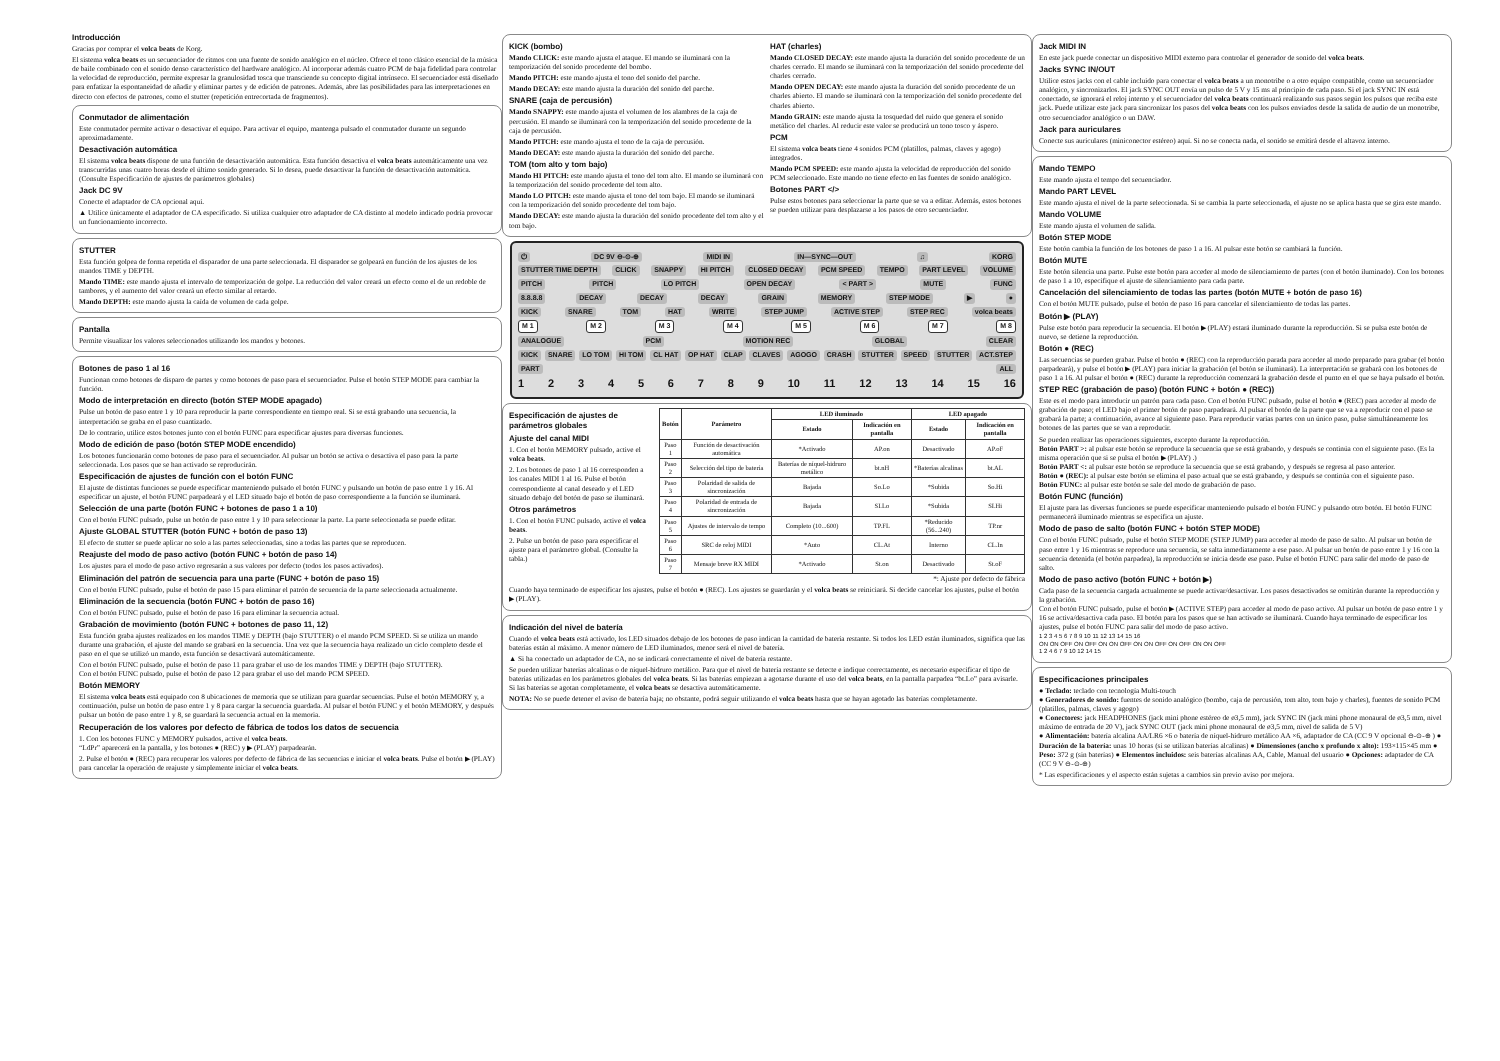Introducción
Gracias por comprar el volca beats de Korg.
El sistema volca beats es un secuenciador de ritmos con una fuente de sonido analógico en el núcleo. Ofrece el tono clásico esencial de la música de baile combinado con el sonido denso característico del hardware analógico. Al incorporar además cuatro PCM de baja fidelidad para controlar la velocidad de reproducción, permite expresar la granulosidad tosca que transciende su concepto digital intrínseco. El secuenciador está diseñado para enfatizar la espontaneidad de añadir y eliminar partes y de edición de patrones. Además, abre las posibilidades para las interpretaciones en directo con efectos de patrones, como el stutter (repetición entrecortada de fragmentos).
Conmutador de alimentación
Este conmutador permite activar o desactivar el equipo. Para activar el equipo, mantenga pulsado el conmutador durante un segundo aproximadamente.
Desactivación automática
El sistema volca beats dispone de una función de desactivación automática. Esta función desactiva el volca beats automáticamente una vez transcurridas unas cuatro horas desde el último sonido generado. Si lo desea, puede desactivar la función de desactivación automática. (Consulte Especificación de ajustes de parámetros globales)
Jack DC 9V
Conecte el adaptador de CA opcional aquí.
▲ Utilice únicamente el adaptador de CA especificado. Si utiliza cualquier otro adaptador de CA distinto al modelo indicado podría provocar un funcionamiento incorrecto.
STUTTER
Esta función golpea de forma repetida el disparador de una parte seleccionada. El disparador se golpeará en función de los ajustes de los mandos TIME y DEPTH.
Mando TIME: este mando ajusta el intervalo de temporización de golpe. La reducción del valor creará un efecto como el de un redoble de tambores, y el aumento del valor creará un efecto similar al retardo.
Mando DEPTH: este mando ajusta la caída de volumen de cada golpe.
Pantalla
Permite visualizar los valores seleccionados utilizando los mandos y botones.
Botones de paso 1 al 16
Funcionan como botones de disparo de partes y como botones de paso para el secuenciador. Pulse el botón STEP MODE para cambiar la función.
Modo de interpretación en directo (botón STEP MODE apagado)
Pulse un botón de paso entre 1 y 10 para reproducir la parte correspondiente en tiempo real. Si se está grabando una secuencia, la interpretación se graba en el paso cuantizado.
De lo contrario, utilice estos botones junto con el botón FUNC para especificar ajustes para diversas funciones.
Modo de edición de paso (botón STEP MODE encendido)
Los botones funcionarán como botones de paso para el secuenciador. Al pulsar un botón se activa o desactiva el paso para la parte seleccionada. Los pasos que se han activado se reproducirán.
Especificación de ajustes de función con el botón FUNC
El ajuste de distintas funciones se puede especificar manteniendo pulsado el botón FUNC y pulsando un botón de paso entre 1 y 16. Al especificar un ajuste, el botón FUNC parpadeará y el LED situado bajo el botón de paso correspondiente a la función se iluminará.
Selección de una parte (botón FUNC + botones de paso 1 a 10)
Con el botón FUNC pulsado, pulse un botón de paso entre 1 y 10 para seleccionar la parte. La parte seleccionada se puede editar.
Ajuste GLOBAL STUTTER (botón FUNC + botón de paso 13)
El efecto de stutter se puede aplicar no solo a las partes seleccionadas, sino a todas las partes que se reproducen.
Reajuste del modo de paso activo (botón FUNC + botón de paso 14)
Los ajustes para el modo de paso activo regresarán a sus valores por defecto (todos los pasos activados).
Eliminación del patrón de secuencia para una parte (FUNC + botón de paso 15)
Con el botón FUNC pulsado, pulse el botón de paso 15 para eliminar el patrón de secuencia de la parte seleccionada actualmente.
Eliminación de la secuencia (botón FUNC + botón de paso 16)
Con el botón FUNC pulsado, pulse el botón de paso 16 para eliminar la secuencia actual.
Grabación de movimiento (botón FUNC + botones de paso 11, 12)
Esta función graba ajustes realizados en los mandos TIME y DEPTH (bajo STUTTER) o el mando PCM SPEED. Si se utiliza un mando durante una grabación, el ajuste del mando se grabará en la secuencia. Una vez que la secuencia haya realizado un ciclo completo desde el paso en el que se utilizó un mando, esta función se desactivará automáticamente.
Con el botón FUNC pulsado, pulse el botón de paso 11 para grabar el uso de los mandos TIME y DEPTH (bajo STUTTER).
Con el botón FUNC pulsado, pulse el botón de paso 12 para grabar el uso del mando PCM SPEED.
Botón MEMORY
El sistema volca beats está equipado con 8 ubicaciones de memoria que se utilizan para guardar secuencias. Pulse el botón MEMORY y, a continuación, pulse un botón de paso entre 1 y 8 para cargar la secuencia guardada. Al pulsar el botón FUNC y el botón MEMORY, y después pulsar un botón de paso entre 1 y 8, se guardará la secuencia actual en la memoria.
Recuperación de los valores por defecto de fábrica de todos los datos de secuencia
1. Con los botones FUNC y MEMORY pulsados, active el volca beats.
“LdPr” aparecerá en la pantalla, y los botones ● (REC) y ▶ (PLAY) parpadearán.
2. Pulse el botón ● (REC) para recuperar los valores por defecto de fábrica de las secuencias e iniciar el volca beats. Pulse el botón ▶ (PLAY) para cancelar la operación de reajuste y simplemente iniciar el volca beats.
KICK (bombo)
Mando CLICK: este mando ajusta el ataque. El mando se iluminará con la temporización del sonido procedente del bombo.
Mando PITCH: este mando ajusta el tono del sonido del parche.
Mando DECAY: este mando ajusta la duración del sonido del parche.
SNARE (caja de percusión)
Mando SNAPPY: este mando ajusta el volumen de los alambres de la caja de percusión. El mando se iluminará con la temporización del sonido procedente de la caja de percusión.
Mando PITCH: este mando ajusta el tono de la caja de percusión.
Mando DECAY: este mando ajusta la duración del sonido del parche.
TOM (tom alto y tom bajo)
Mando HI PITCH: este mando ajusta el tono del tom alto. El mando se iluminará con la temporización del sonido procedente del tom alto.
Mando LO PITCH: este mando ajusta el tono del tom bajo. El mando se iluminará con la temporización del sonido procedente del tom bajo.
Mando DECAY: este mando ajusta la duración del sonido procedente del tom alto y el tom bajo.
HAT (charles)
Mando CLOSED DECAY: este mando ajusta la duración del sonido procedente de un charles cerrado. El mando se iluminará con la temporización del sonido procedente del charles cerrado.
Mando OPEN DECAY: este mando ajusta la duración del sonido procedente de un charles abierto. El mando se iluminará con la temporización del sonido procedente del charles abierto.
Mando GRAIN: este mando ajusta la tosquedad del ruido que genera el sonido metálico del charles. Al reducir este valor se producirá un tono tosco y áspero.
PCM
El sistema volca beats tiene 4 sonidos PCM (platillos, palmas, claves y agogo) integrados.
Mando PCM SPEED: este mando ajusta la velocidad de reproducción del sonido PCM seleccionado. Este mando no tiene efecto en las fuentes de sonido analógico.
Botones PART </>
Pulse estos botones para seleccionar la parte que se va a editar. Además, estos botones se pueden utilizar para desplazarse a los pasos de otro secuenciador.
⏻ DC 9V ⊖-⊙-⊕ MIDI IN IN—SYNC—OUT ♫ KORG
STUTTER TIME DEPTH CLICK SNAPPY HI PITCH CLOSED DECAY PCM SPEED TEMPO PART LEVEL VOLUME
PITCH PITCH LO PITCH OPEN DECAY < PART > MUTE FUNC
8.8.8.8 DECAY DECAY DECAY GRAIN MEMORY STEP MODE ▶ ●
KICK SNARE TOM HAT WRITE STEP JUMP ACTIVE STEP STEP REC volca beats
M 1 M 2 M 3 M 4 M 5 M 6 M 7 M 8
ANALOGUE PCM MOTION REC GLOBAL CLEAR
KICK SNARE LO TOM HI TOM CL HAT OP HAT CLAP CLAVES AGOGO CRASH STUTTER SPEED STUTTER ACT.STEP PART ALL
123456789 10 11 12 13 14 15 16
Especificación de ajustes de parámetros globales
Ajuste del canal MIDI
1. Con el botón MEMORY pulsado, active el volca beats.
2. Los botones de paso 1 al 16 corresponden a los canales MIDI 1 al 16. Pulse el botón correspondiente al canal deseado y el LED situado debajo del botón de paso se iluminará.
Otros parámetros
1. Con el botón FUNC pulsado, active el volca beats.
2. Pulse un botón de paso para especificar el ajuste para el parámetro global. (Consulte la tabla.)
| Botón | Parámetro | LED iluminado | | LED apagado | |
| --- | --- | --- | --- | --- | --- |
| | | Estado | Indicación en pantalla | Estado | Indicación en pantalla |
| Paso 1 | Función de desactivación automática | *Activado | AP.on | Desactivado | AP.oF |
| Paso 2 | Selección del tipo de batería | Baterías de níquel-hidruro metálico | bt.nH | *Baterías alcalinas | bt.AL |
| Paso 3 | Polaridad de salida de sincronización | Bajada | So.Lo | *Subida | So.Hi |
| Paso 4 | Polaridad de entrada de sincronización | Bajada | SI.Lo | *Subida | SI.Hi |
| Paso 5 | Ajustes de intervalo de tempo | Completo (10...600) | TP.FL | *Reducido (56...240) | TP.nr |
| Paso 6 | SRC de reloj MIDI | *Auto | CL.At | Interno | CL.In |
| Paso 7 | Mensaje breve RX MIDI | *Activado | St.on | Desactivado | St.oF |
*: Ajuste por defecto de fábrica
Cuando haya terminado de especificar los ajustes, pulse el botón ● (REC). Los ajustes se guardarán y el volca beats se reiniciará. Si decide cancelar los ajustes, pulse el botón ▶ (PLAY).
Indicación del nivel de batería
Cuando el volca beats está activado, los LED situados debajo de los botones de paso indican la cantidad de batería restante. Si todos los LED están iluminados, significa que las baterías están al máximo. A menor número de LED iluminados, menor será el nivel de batería.
▲ Si ha conectado un adaptador de CA, no se indicará correctamente el nivel de batería restante.
Se pueden utilizar baterías alcalinas o de níquel-hidruro metálico. Para que el nivel de batería restante se detecte e indique correctamente, es necesario especificar el tipo de baterías utilizadas en los parámetros globales del volca beats. Si las baterías empiezan a agotarse durante el uso del volca beats, en la pantalla parpadea “bt.Lo” para avisarle. Si las baterías se agotan completamente, el volca beats se desactiva automáticamente.
NOTA: No se puede detener el aviso de batería baja; no obstante, podrá seguir utilizando el volca beats hasta que se hayan agotado las baterías completamente.
Jack MIDI IN
En este jack puede conectar un dispositivo MIDI externo para controlar el generador de sonido del volca beats.
Jacks SYNC IN/OUT
Utilice estos jacks con el cable incluido para conectar el volca beats a un monotribe o a otro equipo compatible, como un secuenciador analógico, y sincronizarlos. El jack SYNC OUT envía un pulso de 5 V y 15 ms al principio de cada paso. Si el jack SYNC IN está conectado, se ignorará el reloj interno y el secuenciador del volca beats continuará realizando sus pasos según los pulsos que reciba este jack. Puede utilizar este jack para sincronizar los pasos del volca beats con los pulsos enviados desde la salida de audio de un monotribe, otro secuenciador analógico o un DAW.
Jack para auriculares
Conecte sus auriculares (miniconector estéreo) aquí. Si no se conecta nada, el sonido se emitirá desde el altavoz interno.
Mando TEMPO
Este mando ajusta el tempo del secuenciador.
Mando PART LEVEL
Este mando ajusta el nivel de la parte seleccionada. Si se cambia la parte seleccionada, el ajuste no se aplica hasta que se gira este mando.
Mando VOLUME
Este mando ajusta el volumen de salida.
Botón STEP MODE
Este botón cambia la función de los botones de paso 1 a 16. Al pulsar este botón se cambiará la función.
Botón MUTE
Este botón silencia una parte. Pulse este botón para acceder al modo de silenciamiento de partes (con el botón iluminado). Con los botones de paso 1 a 10, especifique el ajuste de silenciamiento para cada parte.
Cancelación del silenciamiento de todas las partes (botón MUTE + botón de paso 16)
Con el botón MUTE pulsado, pulse el botón de paso 16 para cancelar el silenciamiento de todas las partes.
Botón ▶ (PLAY)
Pulse este botón para reproducir la secuencia. El botón ▶ (PLAY) estará iluminado durante la reproducción. Si se pulsa este botón de nuevo, se detiene la reproducción.
Botón ● (REC)
Las secuencias se pueden grabar. Pulse el botón ● (REC) con la reproducción parada para acceder al modo preparado para grabar (el botón parpadeará), y pulse el botón ▶ (PLAY) para iniciar la grabación (el botón se iluminará). La interpretación se grabará con los botones de paso 1 a 16. Al pulsar el botón ● (REC) durante la reproducción comenzará la grabación desde el punto en el que se haya pulsado el botón.
STEP REC (grabación de paso) (botón FUNC + botón ● (REC))
Este es el modo para introducir un patrón para cada paso. Con el botón FUNC pulsado, pulse el botón ● (REC) para acceder al modo de grabación de paso; el LED bajo el primer botón de paso parpadeará. Al pulsar el botón de la parte que se va a reproducir con el paso se grabará la parte; a continuación, avance al siguiente paso. Para reproducir varias partes con un único paso, pulse simultáneamente los botones de las partes que se van a reproducir.
Se pueden realizar las operaciones siguientes, excepto durante la reproducción.
Botón PART >: al pulsar este botón se reproduce la secuencia que se está grabando, y después se continúa con el siguiente paso. (Es la misma operación que si se pulsa el botón ▶ (PLAY) .)
Botón PART <: al pulsar este botón se reproduce la secuencia que se está grabando, y después se regresa al paso anterior.
Botón ● (REC): al pulsar este botón se elimina el paso actual que se está grabando, y después se continúa con el siguiente paso.
Botón FUNC: al pulsar este botón se sale del modo de grabación de paso.
Botón FUNC (función)
El ajuste para las diversas funciones se puede especificar manteniendo pulsado el botón FUNC y pulsando otro botón. El botón FUNC permanecerá iluminado mientras se especifica un ajuste.
Modo de paso de salto (botón FUNC + botón STEP MODE)
Con el botón FUNC pulsado, pulse el botón STEP MODE (STEP JUMP) para acceder al modo de paso de salto. Al pulsar un botón de paso entre 1 y 16 mientras se reproduce una secuencia, se salta inmediatamente a ese paso. Al pulsar un botón de paso entre 1 y 16 con la secuencia detenida (el botón parpadea), la reproducción se inicia desde ese paso. Pulse el botón FUNC para salir del modo de paso de salto.
Modo de paso activo (botón FUNC + botón ▶)
Cada paso de la secuencia cargada actualmente se puede activar/desactivar. Los pasos desactivados se omitirán durante la reproducción y la grabación.
Con el botón FUNC pulsado, pulse el botón ▶ (ACTIVE STEP) para acceder al modo de paso activo. Al pulsar un botón de paso entre 1 y 16 se activa/desactiva cada paso. El botón para los pasos que se han activado se iluminará. Cuando haya terminado de especificar los ajustes, pulse el botón FUNC para salir del modo de paso activo.
1 2 3 4 5 6 7 8 9 10 11 12 13 14 15 16
ON ON OFF ON OFF ON ON OFF ON ON OFF ON OFF ON ON OFF
1 2 4 6 7 9 10 12 14 15
Especificaciones principales
● Teclado: teclado con tecnología Multi-touch
● Generadores de sonido: fuentes de sonido analógico (bombo, caja de percusión, tom alto, tom bajo y charles), fuentes de sonido PCM (platillos, palmas, claves y agogo)
● Conectores: jack HEADPHONES (jack mini phone estéreo de ø3,5 mm), jack SYNC IN (jack mini phone monaural de ø3,5 mm, nivel máximo de entrada de 20 V), jack SYNC OUT (jack mini phone monaural de ø3,5 mm, nivel de salida de 5 V)
● Alimentación: batería alcalina AA/LR6 ×6 o batería de níquel-hidruro metálico AA ×6, adaptador de CA (CC 9 V opcional ⊖-⊙-⊕ ) ● Duración de la batería: unas 10 horas (si se utilizan baterías alcalinas) ● Dimensiones (ancho x profundo x alto): 193×115×45 mm ● Peso: 372 g (sin baterías) ● Elementos incluidos: seis baterías alcalinas AA, Cable, Manual del usuario ● Opciones: adaptador de CA (CC 9 V ⊖-⊙-⊕)
* Las especificaciones y el aspecto están sujetas a cambios sin previo aviso por mejora.